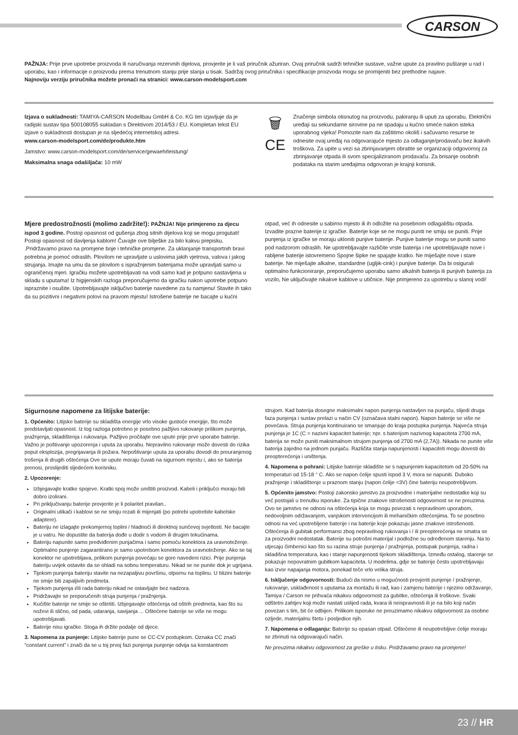CARSON
PAŽNJA: Prije prve upotrebe proizvoda ili naručivanja rezervnih dijelova, provjerite je li vaš priručnik ažuriran. Ovaj priručnik sadrži tehničke sustave, važne upute za pravilno puštanje u rad i uporabu, kao i informacije o proizvodu prema trenutnom stanju prije slanja u tisak. Sadržaj ovog priručnika i specifikacije proizvoda mogu se promijeniti bez prethodne najave.
Najnoviju verziju priručnika možete pronaći na stranici: www.carson-modelsport.com
Izjava o sukladnosti: TAMIYA-CARSON Modellbau GmbH & Co. KG tim izjavljuje da je radijski sustav tipa 500108055 sukladan s Direktivom 2014/53 / EU. Kompletan tekst EU izjave o sukladnosti dostupan je na sljedećoj internetskoj adresi.
www.carson-modelsport.com/de/produkte.htm
Jamstvo: www.carson-modelsport.com/de/service/gewaehrleistung/
Maksimalna snaga odašiljača: 10 mW
🗑
CE
Značenje simbola otisnutog na proizvodu, pakiranju ili uputi za uporabu. Električni uređaji su sekundarne sirovine pa ne spadaju u kućno smeće nakon isteka uporabnog vijeka! Pomozite nam da zaštitimo okoliš i sačuvamo resurse te odnesite ovaj uređaj na odgovarajuće mjesto za odlaganje/prodavaču bez ikakvih troškova. Za upite u vezi sa zbrinjavanjem obratite se organizaciji odgovornoj za zbrinjavanje otpada ili svom specijaliziranom prodavaču. Za brisanje osobnih podataka na starim uređajima odgovoran je krajnji korisnik.
Mjere predostrožnosti (molimo zadržite!): PAŽNJA! Nije primjereno za djecu ispod 3 godine. Postoji opasnost od gušenja zbog sitnih dijelova koji se mogu progutati! Postoji opasnost od davljenja kablom! Čuvajte ove bilješke za bilo kakvu prepisku. .Pridržavamo pravo na promjene boje i tehničke promjene. Za uklanjanje transportnih bravi potrebna je pomoć odraslih. Plovilom ne upravljate u uslovima jakih vjetrova, valova i jakog strujanja. Imajte na umu da se plovilom s ispražnjenim baterijama može upravljati samo u ograničenoj mjeri. Igračku možete upotrebljavati na vodi samo kad je potpuno sastavljena u skladu s uputama! Iz higijenskih razloga preporučujemo da igračku nakon upotrebe potpuno ispraznite i osušite. Upotrebljavajte isključivo baterije navedene za tu namjenu! Stavite ih tako da su pozitivni i negativni polovi na pravom mjestu! Istrošene baterije ne bacajte u kućni
otpad, već ih odnesite u sabirno mjesto ili ih odložite na posebnom odlagalištu otpada. Izvadite prazne baterije iz igračke. Baterije koje se ne mogu puniti ne smiju se puniti. Prije punjenja iz igračke se moraju ukloniti punjive baterije. Punjive baterije mogu se puniti samo pod nadzorom odraslih. Ne upotrebljavajte različite vrste baterija i ne upotrebljavajte nove i rabljene baterije istovremeno Spojne šipke ne spajajte kratko. Ne miješajte nove i stare baterije. Ne miješajte alkalne, standardne (ugljik-cink) i punjive baterije. Da bi osigurali optimalno funkcioniranje, preporučujemo uporabu samo alkalnih baterija ili punjivih baterija za vozilo, Ne uključivajte nikakve kablove u utičnice. Nije primjereno za upotrebu u slanoj vodi!
Sigurnosne napomene za litijske baterije:
1. Općenito: Litijske baterije su skladišta energije vrlo visoke gustoće energije, što može predstavljati opasnost. Iz tog razloga potrebno je posebno pažljivo rukovanje prilikom punjenja, pražnjenja, skladištenja i rukovanja. Pažljivo pročitajte ove upute prije prve uporabe baterije. Važno je poštivanje upozorenja i uputa za uporabu. Nepravilno rukovanje može dovesti do rizika poput eksplozija, pregrijavanja ili požara. Nepoštivanje uputa za uporabu dovodi do preuranjenog trošenja ili drugih oštećenja Ove se upute moraju čuvati na sigurnom mjestu i, ako se baterija prenosi, proslijediti sljedećem korisniku.
2. Upozorenje:
Izbjegavajte kratke spojeve. Kratki spoj može uništiti proizvod. Kabeli i priključci moraju biti dobro izolirani.
Pri priključivanju baterije provjerite je li polaritet pravilan..
Originalni utikači i kablovi se ne smiju rezati ili mijenjati (po potrebi upotrebite kabelske adaptere).
Bateriju ne izlagajte prekomjernoj toplini / hladnoći ili direktnoj sunčevoj svjetlosti. Ne bacajte je u vatru. Ne dopustite da baterija dođe u dodir s vodom ili drugim tekućinama.
Bateriju napunite samo predviđenim punjačima i samo pomoću konektora za uravnoteženje. Optimalno punjenje zagarantirano je samo upotrebom konektora za uravnoteženje. Ako se taj konektor ne upotrebljava, prilikom punjenja povećaju se gore navedeni rizici. Prije punjenja bateriju uvijek ostavite da se ohladi na sobnu temperaturu. Nikad se ne punite dok je ugrijana.
Tijekom punjenja bateriju stavite na nezapaljivu površinu, otpornu na toplinu. U blizini baterije ne smije biti zapaljivih predmeta.
Tijekom punjenja i/ili rada bateriju nikad ne ostavljajte bez nadzora.
Pridržavajte se preporučenih struja punjenja / pražnjenja.
Kućište baterije ne smije se oštetiti. Izbjegavajte oštećenja od oštrih predmeta, kao što su noževi ili slično, od pada, udaranja, savijanja ... Oštećene baterije se više ne mogu upotrebljavati.
Baterije nisu igračke. Stoga ih držite podalje od djece.
3. Napomena za punjenje: Litijske baterije pune se CC-CV postupkom. Oznaka CC znači “constant current” i znači da se u toj prvoj fazi punjenja punjenje odvija sa konstantnom
strujom. Kad baterija dosegne maksimalni napon punjenja nastavljen na punjaču, slijedi druga faza punjenja i sustav prelazi u način CV (označava stalni napon). Napon baterije se više ne povećava. Struja punjenja kontinuirano se smanjuje do kraja postupka punjenja. Najveća struja punjenja je 1C (C = nazivni kapacitet baterije; npr. s baterijom nazivnog kapaciteta 2700 mA, baterija se može puniti maksimalnom strujom punjenja od 2700 mA (2,7A)). Nikada ne punite više baterija zajedno na jednom punjaču. Različita stanja napunjenosti i kapaciteti mogu dovesti do preopterećenja i uništenja.
4. Napomena o pohrani: Litijske baterije skladište se s napunjenim kapacitetom od 20-50% na temperaturi od 15-18 ° C. Ako se napon ćelije spusti ispod 3 V, mora se napuniti. Duboko pražnjenje i skladištenje u praznom stanju (napon ćelije <3V) čine bateriju neupotrebljivom.
5. Općenito jamstvo: Postoji zakonsko jamstvo za proizvodne i materijalne nedostatke koji su već postojali u trenutku isporuke. Za tipične znakove istrošenosti odgovornost se ne preuzima. Ovo se jamstvo ne odnosi na oštećenja koja se mogu povezati s nepravilnom uporabom, nedovoljnim održavanjem, vanjskom intervencijom ili mehaničkim oštećenjima. To se posebno odnosi na već upotrebljene baterije i na baterije koje pokazuju jasne znakove istrošenosti. Oštećenja ili gubitak performansi zbog nepravilnog rukovanja i / ili preopterećenja ne smatra se za proizvodni nedostatak. Baterije su potrošni materijal i podložne su određenom starenju. Na to utjecaju čimbenici kao što su razina struje punjenja / pražnjenja, postupak punjenja, radna i skladišna temperatura, kao i stanje napunjenosti tijekom skladištenja. Između ostalog, starenje se pokazuje nepovratnim gubitkom kapaciteta. U modelima, gdje se baterije često upotrebljavaju kao izvor napajanja motora, ponekad teče vrlo velika struja.
6. Isključenje odgovornosti: Budući da nismo u mogućnosti provjeriti punjenje / pražnjenje, rukovanje, usklađenost s uputama za montažu ili rad, kao i zamjenu baterije i njezino održavanje, Tamiya / Carson ne prihvaća nikakvu odgovornost za gubitke, oštećenja ili troškove. Svaki odštetni zahtjev koji može nastati uslijed rada, kvara ili neispravnosti ili je na bilo koji način povezan s tim, bit će odbijen. Prilikom isporuke ne preuzimamo nikakvu odgovornost za osobne ozljede, materijalnu štetu i posljedice njih.
7. Napomena o odlaganju: Baterije su opasan otpad. Oštećene ili neupotrebljive ćelije moraju se zbrinuti na odgovarajući način.
Ne preuzima nikakvu odgovornost za greške u tisku. Pridržavamo pravo na promjene!
23 // HR